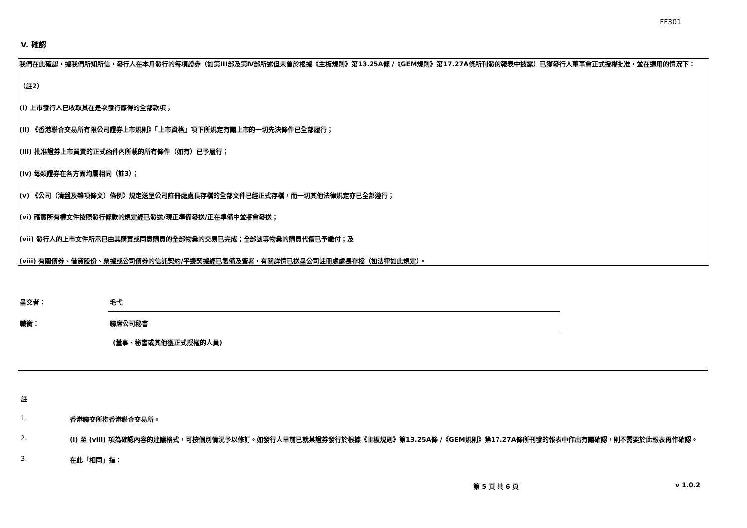FF301
V. 確認
我們在此確認，據我們所知所信，發行人在本月發行的每項證券（如第III部及第IV部所述但未曾於根據《主板規則》第13.25A條 /《GEM規則》第17.27A條所刊發的報表中披露）已獲發行人董事會正式授權批准，並在適用的情況下：
（註2）
(i) 上市發行人已收取其在是次發行應得的全部款項；
(ii) 《香港聯合交易所有限公司證券上市規則》「上市資格」項下所規定有關上市的一切先決條件已全部履行；
(iii) 批准證券上市買賣的正式函件內所載的所有條件（如有）已予履行；
(iv) 每類證券在各方面均屬相同（註3）；
(v) 《公司（清盤及雜項條文）條例》規定送呈公司註冊處處長存檔的全部文件已經正式存檔，而一切其他法律規定亦已全部遵行；
(vi) 確實所有權文件按照發行條款的規定經已發送/現正準備發送/正在準備中並將會發送；
(vii) 發行人的上市文件所示已由其購買或同意購買的全部物業的交易已完成；全部該等物業的購買代價已予繳付；及
(viii) 有關債券、借貸股份、票據或公司債券的信託契約/平邊契據經已製備及簽署，有關詳情已送呈公司註冊處處長存檔（如法律如此規定）。
呈交者： 毛弋
職銜： 聯席公司秘書
(董事、秘書或其他獲正式授權的人員)
註
1. 香港聯交所指香港聯合交易所。
2. (i) 至 (viii) 項為確認內容的建議格式，可按個別情況予以修訂。如發行人早前已就某證券發行於根據《主板規則》第13.25A條 /《GEM規則》第17.27A條所刊發的報表中作出有關確認，則不需要於此報表再作確認。
3. 在此「相同」指：
第 5 頁 共 6 頁 v 1.0.2